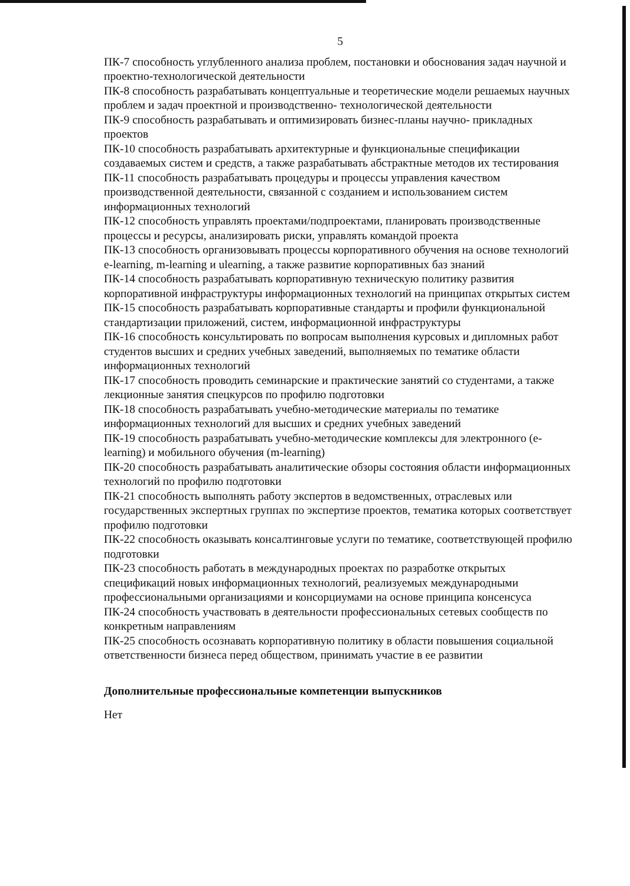5
ПК-7 способность углубленного анализа проблем, постановки и обоснования задач научной и проектно-технологической деятельности
ПК-8 способность разрабатывать концептуальные и теоретические модели решаемых научных проблем и задач проектной и производственно- технологической деятельности
ПК-9 способность разрабатывать и оптимизировать бизнес-планы научно- прикладных проектов
ПК-10 способность разрабатывать архитектурные и функциональные спецификации создаваемых систем и средств, а также разрабатывать абстрактные методов их тестирования
ПК-11 способность разрабатывать процедуры и процессы управления качеством производственной деятельности, связанной с созданием и использованием систем информационных технологий
ПК-12 способность управлять проектами/подпроектами, планировать производственные процессы и ресурсы, анализировать риски, управлять командой проекта
ПК-13 способность организовывать процессы корпоративного обучения на основе технологий e-learning, m-learning и ulearning, а также развитие корпоративных баз знаний
ПК-14 способность разрабатывать корпоративную техническую политику развития корпоративной инфраструктуры информационных технологий на принципах открытых систем
ПК-15 способность разрабатывать корпоративные стандарты и профили функциональной стандартизации приложений, систем, информационной инфраструктуры
ПК-16 способность консультировать по вопросам выполнения курсовых и дипломных работ студентов высших и средних учебных заведений, выполняемых по тематике области информационных технологий
ПК-17 способность проводить семинарские и практические занятий со студентами, а также лекционные занятия спецкурсов по профилю подготовки
ПК-18 способность разрабатывать учебно-методические материалы по тематике информационных технологий для высших и средних учебных заведений
ПК-19 способность разрабатывать учебно-методические комплексы для электронного (e-learning) и мобильного обучения (m-learning)
ПК-20 способность разрабатывать аналитические обзоры состояния области информационных технологий по профилю подготовки
ПК-21 способность выполнять работу экспертов в ведомственных, отраслевых или государственных экспертных группах по экспертизе проектов, тематика которых соответствует профилю подготовки
ПК-22 способность оказывать консалтинговые услуги по тематике, соответствующей профилю подготовки
ПК-23 способность работать в международных проектах по разработке открытых спецификаций новых информационных технологий, реализуемых международными профессиональными организациями и консорциумами на основе принципа консенсуса
ПК-24 способность участвовать в деятельности профессиональных сетевых сообществ по конкретным направлениям
ПК-25 способность осознавать корпоративную политику в области повышения социальной ответственности бизнеса перед обществом, принимать участие в ее развитии
Дополнительные профессиональные компетенции выпускников
Нет